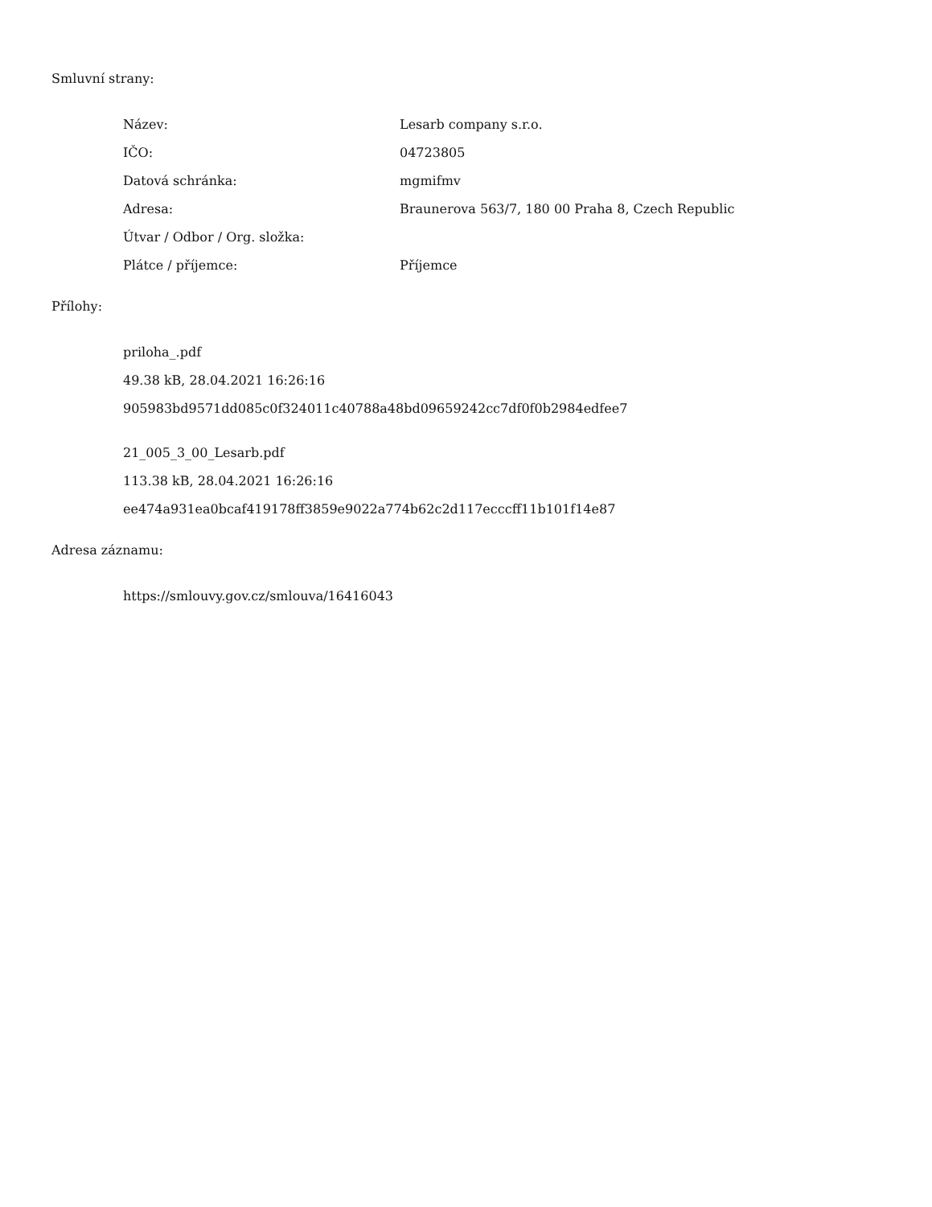Smluvní strany:
| Název: | Lesarb company s.r.o. |
| IČO: | 04723805 |
| Datová schránka: | mgmifmv |
| Adresa: | Braunerova 563/7, 180 00 Praha 8, Czech Republic |
| Útvar / Odbor / Org. složka: | |
| Plátce / příjemce: | Příjemce |
Přílohy:
priloha_.pdf
49.38 kB, 28.04.2021 16:26:16
905983bd9571dd085c0f324011c40788a48bd09659242cc7df0f0b2984edfee7
21_005_3_00_Lesarb.pdf
113.38 kB, 28.04.2021 16:26:16
ee474a931ea0bcaf419178ff3859e9022a774b62c2d117ecccff11b101f14e87
Adresa záznamu:
https://smlouvy.gov.cz/smlouva/16416043